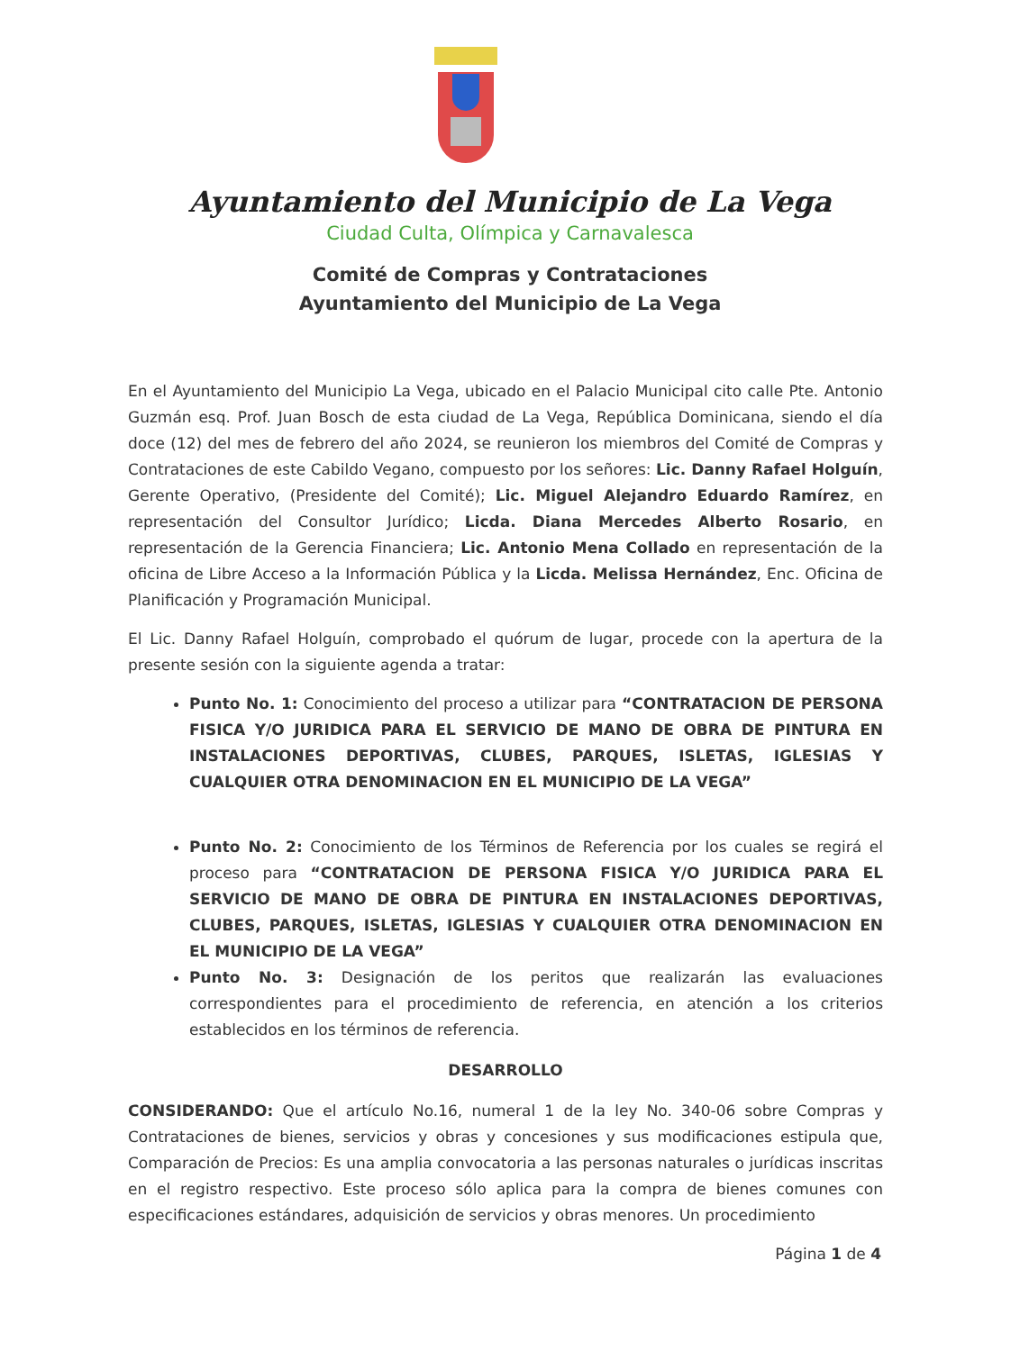Ayuntamiento del Municipio de La Vega
Ciudad Culta, Olímpica y Carnavalesca
Comité de Compras y Contrataciones
Ayuntamiento del Municipio de La Vega
En el Ayuntamiento del Municipio La Vega, ubicado en el Palacio Municipal cito calle Pte. Antonio Guzmán esq. Prof. Juan Bosch de esta ciudad de La Vega, República Dominicana, siendo el día doce (12) del mes de febrero del año 2024, se reunieron los miembros del Comité de Compras y Contrataciones de este Cabildo Vegano, compuesto por los señores: Lic. Danny Rafael Holguín, Gerente Operativo, (Presidente del Comité); Lic. Miguel Alejandro Eduardo Ramírez, en representación del Consultor Jurídico; Licda. Diana Mercedes Alberto Rosario, en representación de la Gerencia Financiera; Lic. Antonio Mena Collado en representación de la oficina de Libre Acceso a la Información Pública y la Licda. Melissa Hernández, Enc. Oficina de Planificación y Programación Municipal.
El Lic. Danny Rafael Holguín, comprobado el quórum de lugar, procede con la apertura de la presente sesión con la siguiente agenda a tratar:
Punto No. 1: Conocimiento del proceso a utilizar para “CONTRATACION DE PERSONA FISICA Y/O JURIDICA PARA EL SERVICIO DE MANO DE OBRA DE PINTURA EN INSTALACIONES DEPORTIVAS, CLUBES, PARQUES, ISLETAS, IGLESIAS Y CUALQUIER OTRA DENOMINACION EN EL MUNICIPIO DE LA VEGA”
Punto No. 2: Conocimiento de los Términos de Referencia por los cuales se regirá el proceso para “CONTRATACION DE PERSONA FISICA Y/O JURIDICA PARA EL SERVICIO DE MANO DE OBRA DE PINTURA EN INSTALACIONES DEPORTIVAS, CLUBES, PARQUES, ISLETAS, IGLESIAS Y CUALQUIER OTRA DENOMINACION EN EL MUNICIPIO DE LA VEGA”
Punto No. 3: Designación de los peritos que realizarán las evaluaciones correspondientes para el procedimiento de referencia, en atención a los criterios establecidos en los términos de referencia.
DESARROLLO
CONSIDERANDO: Que el artículo No.16, numeral 1 de la ley No. 340-06 sobre Compras y Contrataciones de bienes, servicios y obras y concesiones y sus modificaciones estipula que, Comparación de Precios: Es una amplia convocatoria a las personas naturales o jurídicas inscritas en el registro respectivo. Este proceso sólo aplica para la compra de bienes comunes con especificaciones estándares, adquisición de servicios y obras menores. Un procedimiento
Página 1 de 4